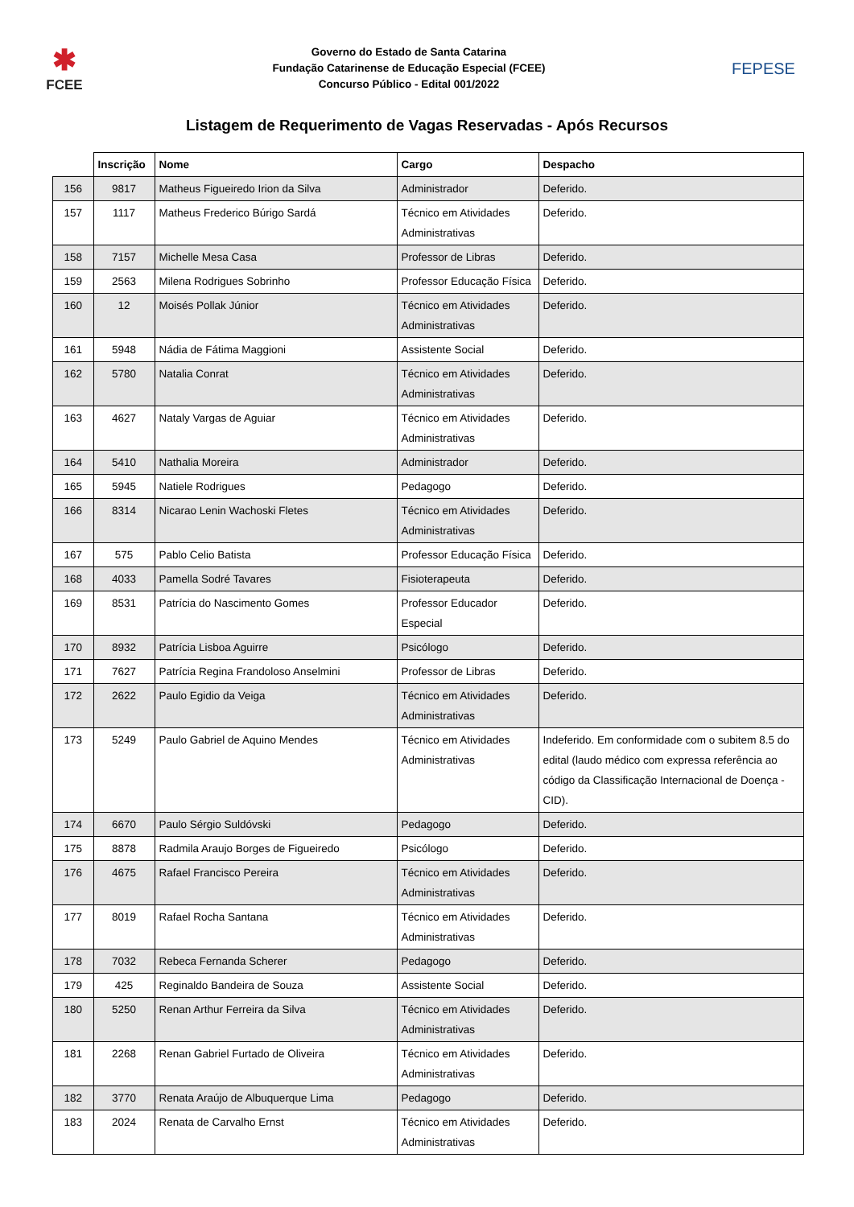✱
FCEE
Governo do Estado de Santa Catarina
Fundação Catarinense de Educação Especial (FCEE)
Concurso Público - Edital 001/2022
FEPESE
Listagem de Requerimento de Vagas Reservadas - Após Recursos
| | Inscrição | Nome | Cargo | Despacho |
| --- | --- | --- | --- | --- |
| 156 | 9817 | Matheus Figueiredo Irion da Silva | Administrador | Deferido. |
| 157 | 1117 | Matheus Frederico Búrigo Sardá | Técnico em Atividades Administrativas | Deferido. |
| 158 | 7157 | Michelle Mesa Casa | Professor de Libras | Deferido. |
| 159 | 2563 | Milena Rodrigues Sobrinho | Professor Educação Física | Deferido. |
| 160 | 12 | Moisés Pollak Júnior | Técnico em Atividades Administrativas | Deferido. |
| 161 | 5948 | Nádia de Fátima Maggioni | Assistente Social | Deferido. |
| 162 | 5780 | Natalia Conrat | Técnico em Atividades Administrativas | Deferido. |
| 163 | 4627 | Nataly Vargas de Aguiar | Técnico em Atividades Administrativas | Deferido. |
| 164 | 5410 | Nathalia Moreira | Administrador | Deferido. |
| 165 | 5945 | Natiele Rodrigues | Pedagogo | Deferido. |
| 166 | 8314 | Nicarao Lenin Wachoski Fletes | Técnico em Atividades Administrativas | Deferido. |
| 167 | 575 | Pablo Celio Batista | Professor Educação Física | Deferido. |
| 168 | 4033 | Pamella Sodré Tavares | Fisioterapeuta | Deferido. |
| 169 | 8531 | Patrícia do Nascimento Gomes | Professor Educador Especial | Deferido. |
| 170 | 8932 | Patrícia Lisboa Aguirre | Psicólogo | Deferido. |
| 171 | 7627 | Patrícia Regina Frandoloso Anselmini | Professor de Libras | Deferido. |
| 172 | 2622 | Paulo Egidio da Veiga | Técnico em Atividades Administrativas | Deferido. |
| 173 | 5249 | Paulo Gabriel de Aquino Mendes | Técnico em Atividades Administrativas | Indeferido. Em conformidade com o subitem 8.5 do edital (laudo médico com expressa referência ao código da Classificação Internacional de Doença - CID). |
| 174 | 6670 | Paulo Sérgio Suldóvski | Pedagogo | Deferido. |
| 175 | 8878 | Radmila Araujo Borges de Figueiredo | Psicólogo | Deferido. |
| 176 | 4675 | Rafael Francisco Pereira | Técnico em Atividades Administrativas | Deferido. |
| 177 | 8019 | Rafael Rocha Santana | Técnico em Atividades Administrativas | Deferido. |
| 178 | 7032 | Rebeca Fernanda Scherer | Pedagogo | Deferido. |
| 179 | 425 | Reginaldo Bandeira de Souza | Assistente Social | Deferido. |
| 180 | 5250 | Renan Arthur Ferreira da Silva | Técnico em Atividades Administrativas | Deferido. |
| 181 | 2268 | Renan Gabriel Furtado de Oliveira | Técnico em Atividades Administrativas | Deferido. |
| 182 | 3770 | Renata Araújo de Albuquerque Lima | Pedagogo | Deferido. |
| 183 | 2024 | Renata de Carvalho Ernst | Técnico em Atividades Administrativas | Deferido. |